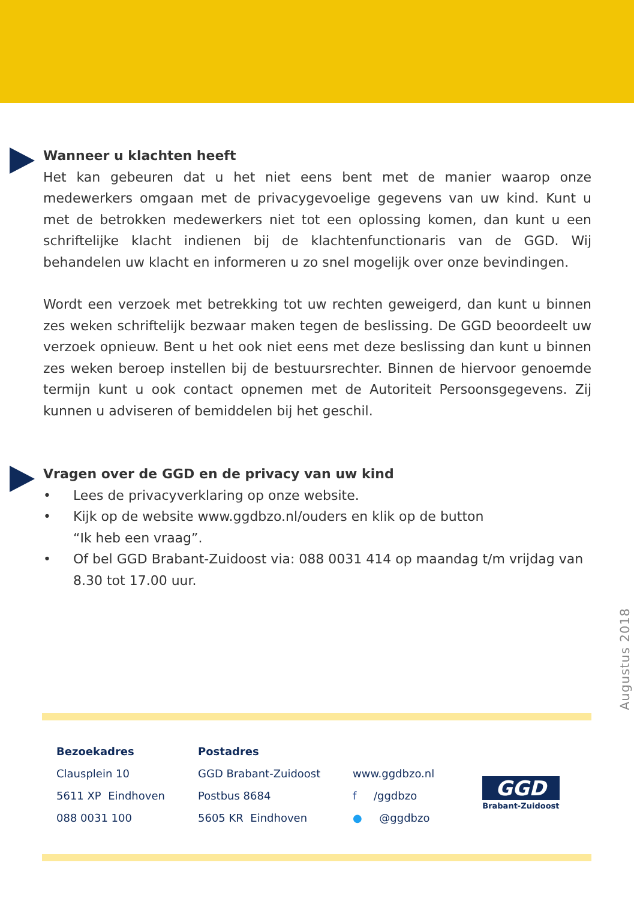Wanneer u klachten heeft
Het kan gebeuren dat u het niet eens bent met de manier waarop onze medewerkers omgaan met de privacygevoelige gegevens van uw kind. Kunt u met de betrokken medewerkers niet tot een oplossing komen, dan kunt u een schriftelijke klacht indienen bij de klachtenfunctionaris van de GGD. Wij behandelen uw klacht en informeren u zo snel mogelijk over onze bevindingen.
Wordt een verzoek met betrekking tot uw rechten geweigerd, dan kunt u binnen zes weken schriftelijk bezwaar maken tegen de beslissing. De GGD beoordeelt uw verzoek opnieuw. Bent u het ook niet eens met deze beslissing dan kunt u binnen zes weken beroep instellen bij de bestuursrechter. Binnen de hiervoor genoemde termijn kunt u ook contact opnemen met de Autoriteit Persoonsgegevens. Zij kunnen u adviseren of bemiddelen bij het geschil.
Vragen over de GGD en de privacy van uw kind
• Lees de privacyverklaring op onze website.
• Kijk op de website www.ggdbzo.nl/ouders en klik op de button
“Ik heb een vraag”.
• Of bel GGD Brabant-Zuidoost via: 088 0031 414 op maandag t/m vrijdag van 8.30 tot 17.00 uur.
Augustus 2018
Bezoekadres
Clausplein 10
5611 XP Eindhoven
088 0031 100
Postadres
GGD Brabant-Zuidoost
Postbus 8684
5605 KR Eindhoven
www.ggdbzo.nl
f /ggdbzo
● @ggdbzo
GGD
Brabant-Zuidoost